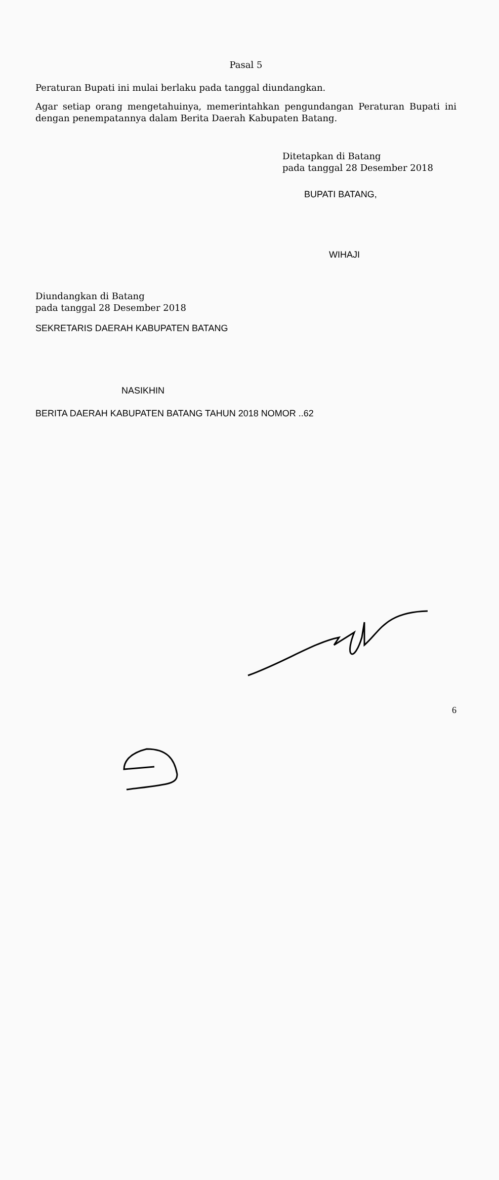Pasal 5
Peraturan Bupati ini mulai berlaku pada tanggal diundangkan.
Agar setiap orang mengetahuinya, memerintahkan pengundangan Peraturan Bupati ini dengan penempatannya dalam Berita Daerah Kabupaten Batang.
Ditetapkan di Batang
pada tanggal 28 Desember 2018
BUPATI BATANG,
WIHAJI
Diundangkan di Batang
pada tanggal 28 Desember 2018
SEKRETARIS DAERAH KABUPATEN BATANG
NASIKHIN
BERITA DAERAH KABUPATEN BATANG TAHUN 2018 NOMOR ..62
6